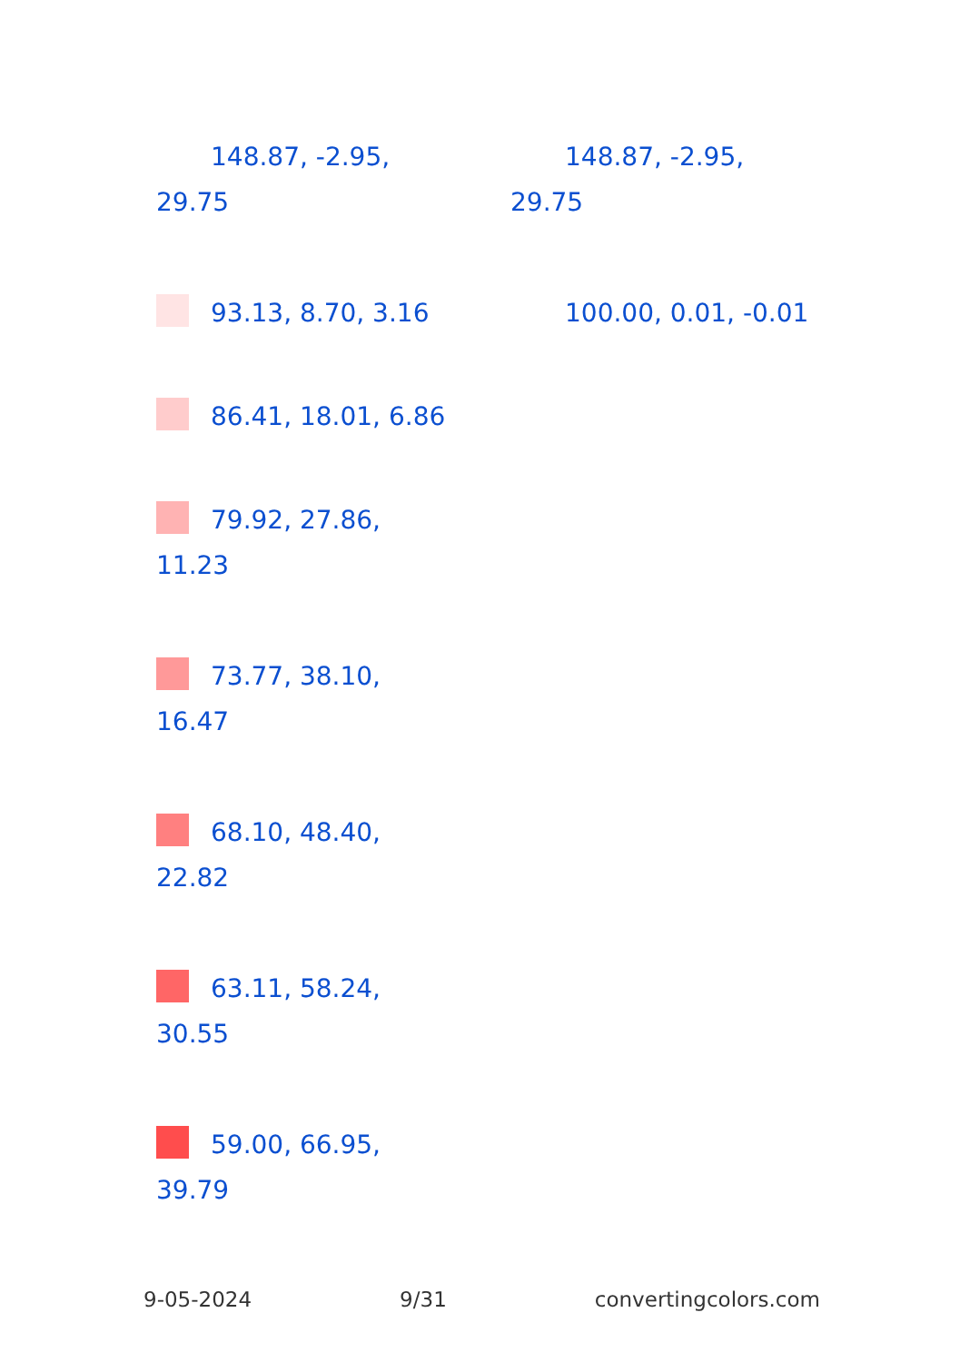148.87, -2.95, 29.75
93.13, 8.70, 3.16
86.41, 18.01, 6.86
79.92, 27.86, 11.23
73.77, 38.10, 16.47
68.10, 48.40, 22.82
63.11, 58.24, 30.55
59.00, 66.95, 39.79
148.87, -2.95, 29.75
100.00, 0.01, -0.01
9-05-2024 9/31 convertingcolors.com